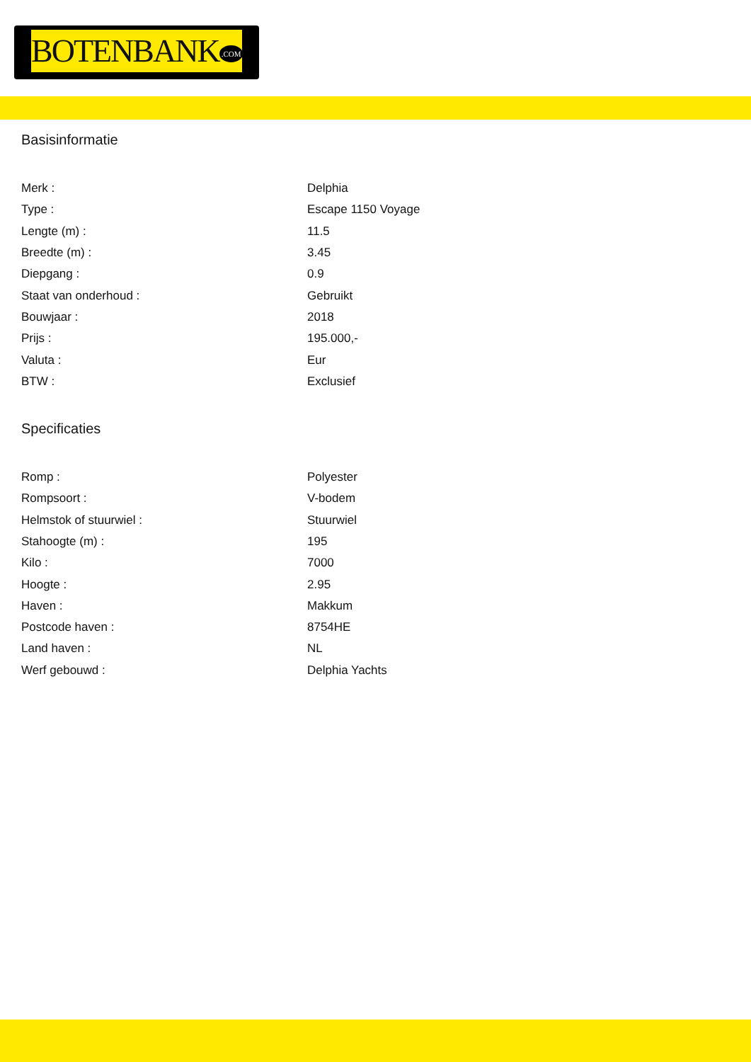BOTENBANK.COM
Basisinformatie
| Merk : | Delphia |
| Type : | Escape 1150 Voyage |
| Lengte (m) : | 11.5 |
| Breedte (m) : | 3.45 |
| Diepgang : | 0.9 |
| Staat van onderhoud : | Gebruikt |
| Bouwjaar : | 2018 |
| Prijs : | 195.000,- |
| Valuta : | Eur |
| BTW : | Exclusief |
Specificaties
| Romp : | Polyester |
| Rompsoort : | V-bodem |
| Helmstok of stuurwiel : | Stuurwiel |
| Stahoogte (m) : | 195 |
| Kilo : | 7000 |
| Hoogte : | 2.95 |
| Haven : | Makkum |
| Postcode haven : | 8754HE |
| Land haven : | NL |
| Werf gebouwd : | Delphia Yachts |